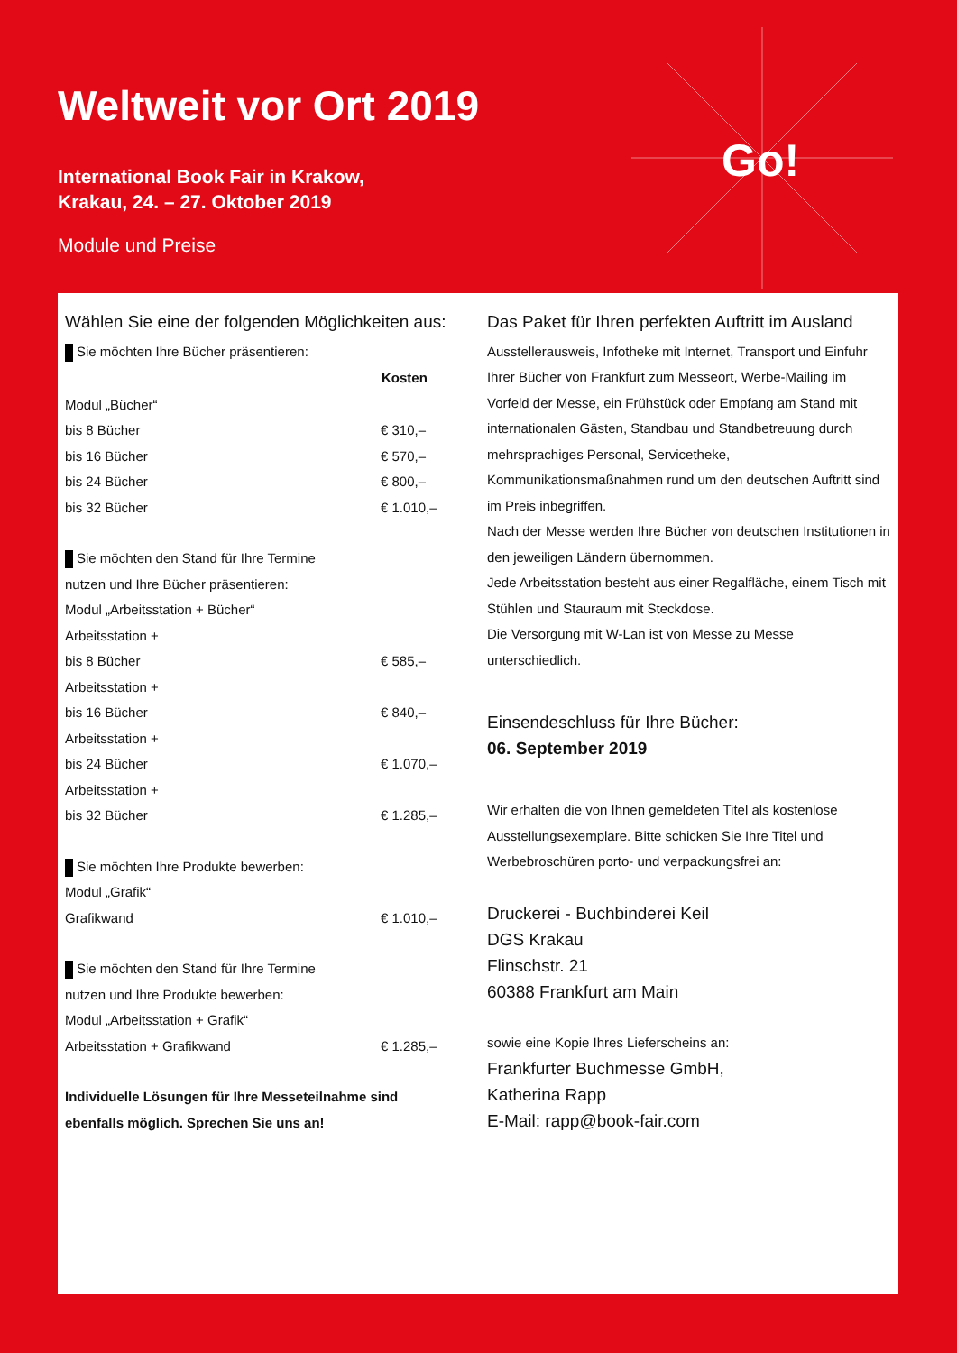Weltweit vor Ort 2019
International Book Fair in Krakow,
Krakau, 24. – 27. Oktober 2019
Module und Preise
Go!
Wählen Sie eine der folgenden Möglichkeiten aus:
Sie möchten Ihre Bücher präsentieren:
| | Kosten |
| Modul „Bücher“ | |
| bis 8 Bücher | € 310,– |
| bis 16 Bücher | € 570,– |
| bis 24 Bücher | € 800,– |
| bis 32 Bücher | € 1.010,– |
Sie möchten den Stand für Ihre Termine
nutzen und Ihre Bücher präsentieren:
| Modul „Arbeitsstation + Bücher“ | |
| Arbeitsstation + bis 8 Bücher | € 585,– |
| Arbeitsstation + bis 16 Bücher | € 840,– |
| Arbeitsstation + bis 24 Bücher | € 1.070,– |
| Arbeitsstation + bis 32 Bücher | € 1.285,– |
Sie möchten Ihre Produkte bewerben:
| Modul „Grafik“ | |
| Grafikwand | € 1.010,– |
Sie möchten den Stand für Ihre Termine
nutzen und Ihre Produkte bewerben:
| Modul „Arbeitsstation + Grafik“ | |
| Arbeitsstation + Grafikwand | € 1.285,– |
Individuelle Lösungen für Ihre Messeteilnahme sind
ebenfalls möglich. Sprechen Sie uns an!
Das Paket für Ihren perfekten Auftritt im Ausland
Ausstellerausweis, Infotheke mit Internet, Transport und Einfuhr Ihrer Bücher von Frankfurt zum Messeort, Werbe-Mailing im Vorfeld der Messe, ein Frühstück oder Empfang am Stand mit internationalen Gästen, Standbau und Standbetreuung durch mehrsprachiges Personal, Servicetheke, Kommunikationsmaßnahmen rund um den deutschen Auftritt sind im Preis inbegriffen.
Nach der Messe werden Ihre Bücher von deutschen Institutionen in den jeweiligen Ländern übernommen.
Jede Arbeitsstation besteht aus einer Regalfläche, einem Tisch mit Stühlen und Stauraum mit Steckdose.
Die Versorgung mit W-Lan ist von Messe zu Messe unterschiedlich.
Einsendeschluss für Ihre Bücher:
06. September 2019
Wir erhalten die von Ihnen gemeldeten Titel als kostenlose Ausstellungsexemplare. Bitte schicken Sie Ihre Titel und Werbebroschüren porto- und verpackungsfrei an:
Druckerei - Buchbinderei Keil
DGS Krakau
Flinschstr. 21
60388 Frankfurt am Main
sowie eine Kopie Ihres Lieferscheins an:
Frankfurter Buchmesse GmbH,
Katherina Rapp
E-Mail: rapp@book-fair.com